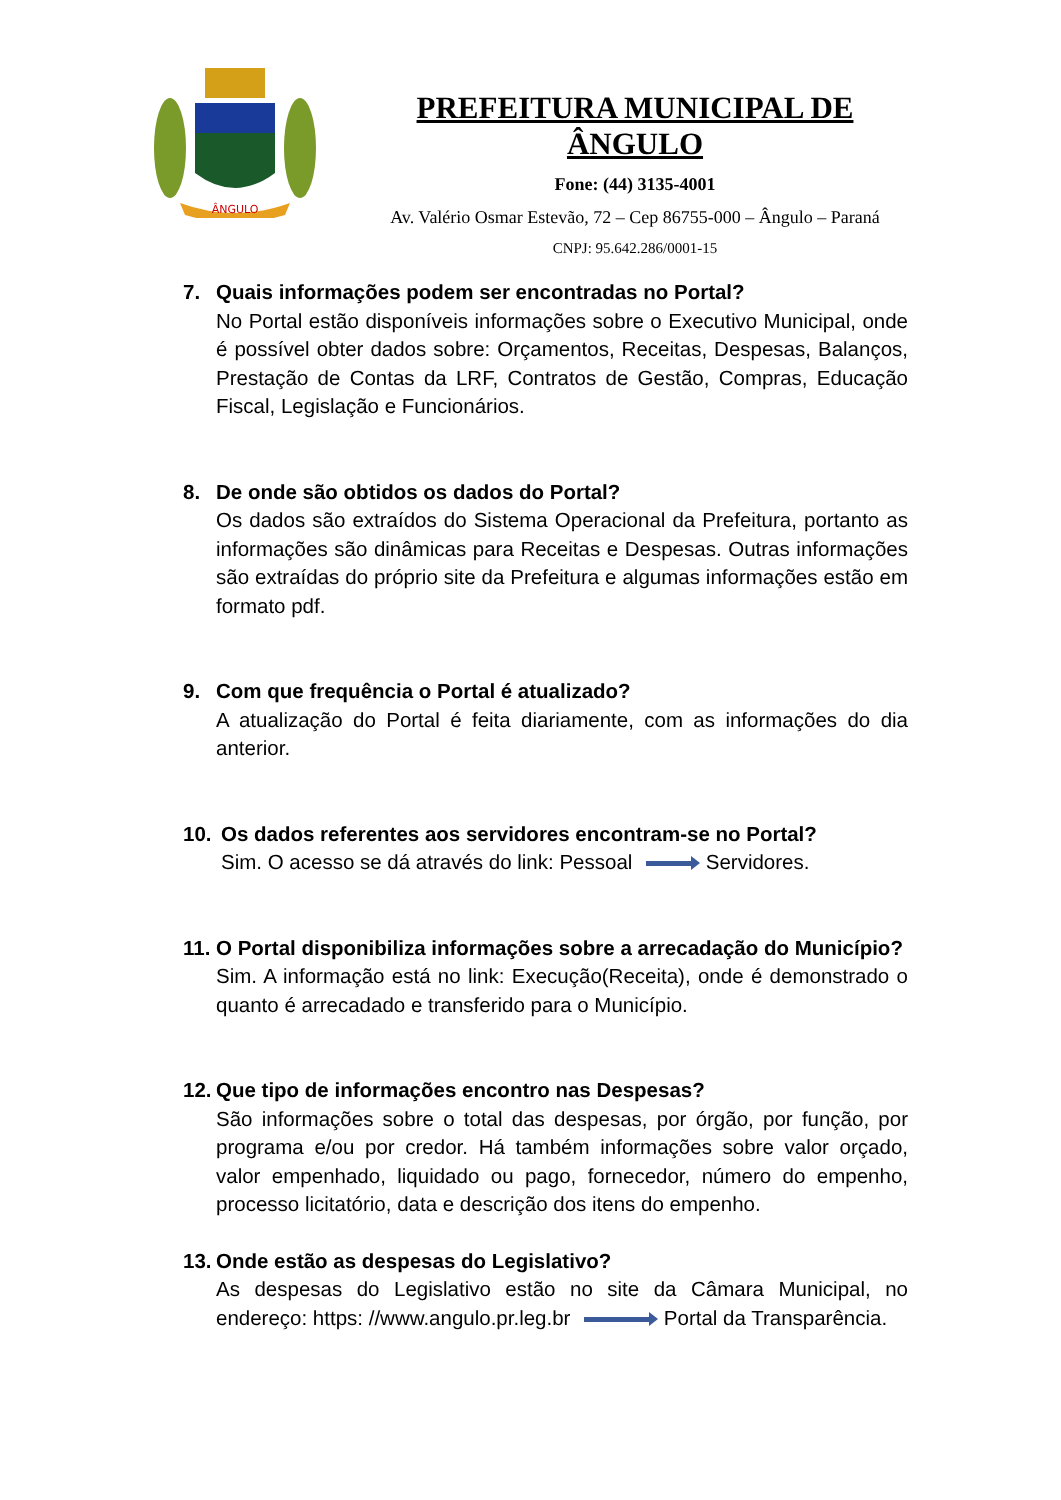ÂNGULO
PREFEITURA MUNICIPAL DE ÂNGULO
Fone: (44) 3135-4001
Av. Valério Osmar Estevão, 72 – Cep 86755-000 – Ângulo – Paraná
CNPJ: 95.642.286/0001-15
7. Quais informações podem ser encontradas no Portal?
No Portal estão disponíveis informações sobre o Executivo Municipal, onde é possível obter dados sobre: Orçamentos, Receitas, Despesas, Balanços, Prestação de Contas da LRF, Contratos de Gestão, Compras, Educação Fiscal, Legislação e Funcionários.
8. De onde são obtidos os dados do Portal?
Os dados são extraídos do Sistema Operacional da Prefeitura, portanto as informações são dinâmicas para Receitas e Despesas. Outras informações são extraídas do próprio site da Prefeitura e algumas informações estão em formato pdf.
9. Com que frequência o Portal é atualizado?
A atualização do Portal é feita diariamente, com as informações do dia anterior.
10. Os dados referentes aos servidores encontram-se no Portal?
Sim. O acesso se dá através do link: Pessoal Servidores.
11.
O Portal disponibiliza informações sobre a arrecadação do Município?
Sim. A informação está no link: Execução(Receita), onde é demonstrado o quanto é arrecadado e transferido para o Município.
12.
Que tipo de informações encontro nas Despesas?
São informações sobre o total das despesas, por órgão, por função, por programa e/ou por credor. Há também informações sobre valor orçado, valor empenhado, liquidado ou pago, fornecedor, número do empenho, processo licitatório, data e descrição dos itens do empenho.
13.
Onde estão as despesas do Legislativo?
As despesas do Legislativo estão no site da Câmara Municipal, no endereço: https: //www.angulo.pr.leg.br Portal da Transparência.